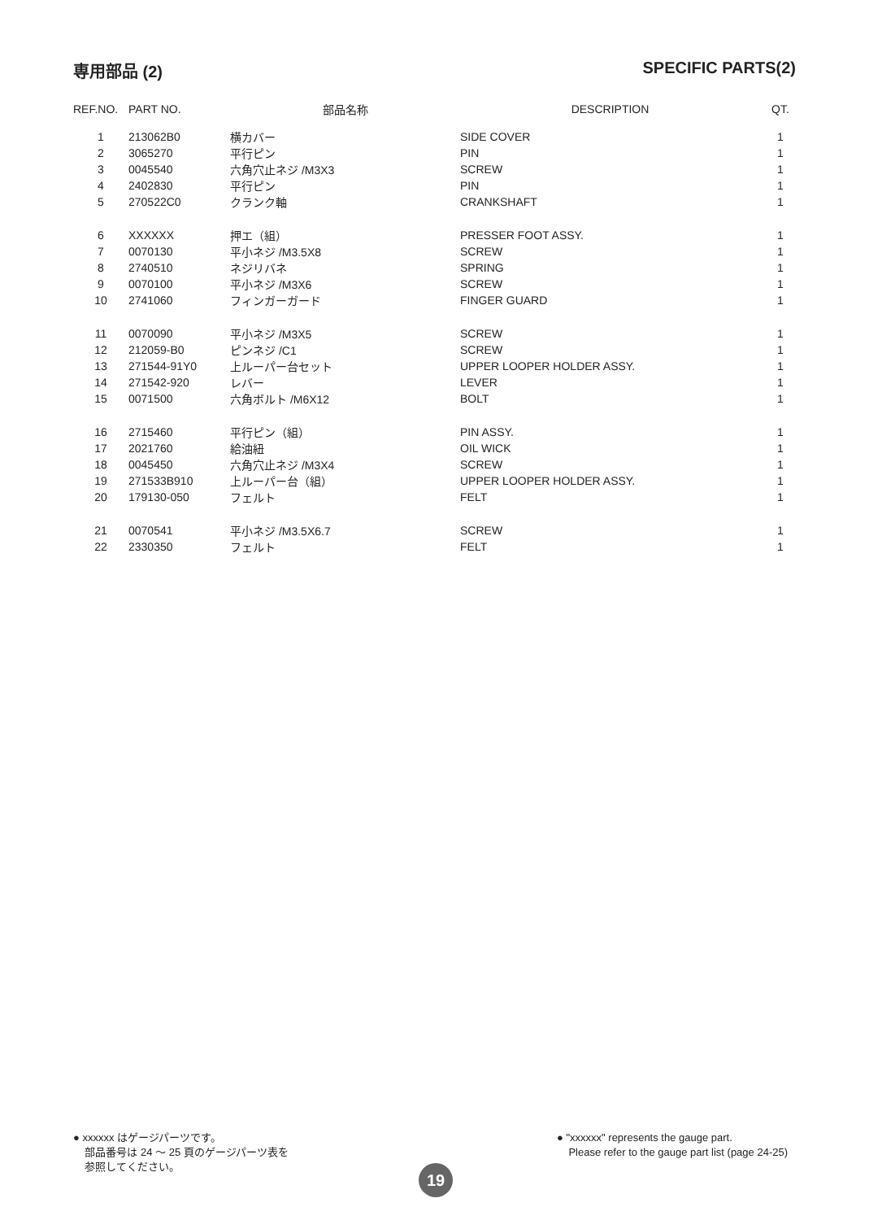専用部品 (2) SPECIFIC PARTS(2)
| REF.NO. | PART NO. | 部品名称 | DESCRIPTION | QT. |
| --- | --- | --- | --- | --- |
| 1 | 213062B0 | 横カバー | SIDE COVER | 1 |
| 2 | 3065270 | 平行ピン | PIN | 1 |
| 3 | 0045540 | 六角穴止ネジ /M3X3 | SCREW | 1 |
| 4 | 2402830 | 平行ピン | PIN | 1 |
| 5 | 270522C0 | クランク軸 | CRANKSHAFT | 1 |
| 6 | XXXXXX | 押エ（組） | PRESSER FOOT ASSY. | 1 |
| 7 | 0070130 | 平小ネジ /M3.5X8 | SCREW | 1 |
| 8 | 2740510 | ネジリバネ | SPRING | 1 |
| 9 | 0070100 | 平小ネジ /M3X6 | SCREW | 1 |
| 10 | 2741060 | フィンガーガード | FINGER GUARD | 1 |
| 11 | 0070090 | 平小ネジ /M3X5 | SCREW | 1 |
| 12 | 212059-B0 | ピンネジ /C1 | SCREW | 1 |
| 13 | 271544-91Y0 | 上ルーパー台セット | UPPER LOOPER HOLDER ASSY. | 1 |
| 14 | 271542-920 | レバー | LEVER | 1 |
| 15 | 0071500 | 六角ボルト /M6X12 | BOLT | 1 |
| 16 | 2715460 | 平行ピン（組） | PIN ASSY. | 1 |
| 17 | 2021760 | 給油紐 | OIL WICK | 1 |
| 18 | 0045450 | 六角穴止ネジ /M3X4 | SCREW | 1 |
| 19 | 271533B910 | 上ルーパー台（組） | UPPER LOOPER HOLDER ASSY. | 1 |
| 20 | 179130-050 | フェルト | FELT | 1 |
| 21 | 0070541 | 平小ネジ /M3.5X6.7 | SCREW | 1 |
| 22 | 2330350 | フェルト | FELT | 1 |
● xxxxxx はゲージパーツです。
部品番号は 24 〜 25 頁のゲージパーツ表を
参照してください。
● "xxxxxx" represents the gauge part.
Please refer to the gauge part list (page 24-25)
19